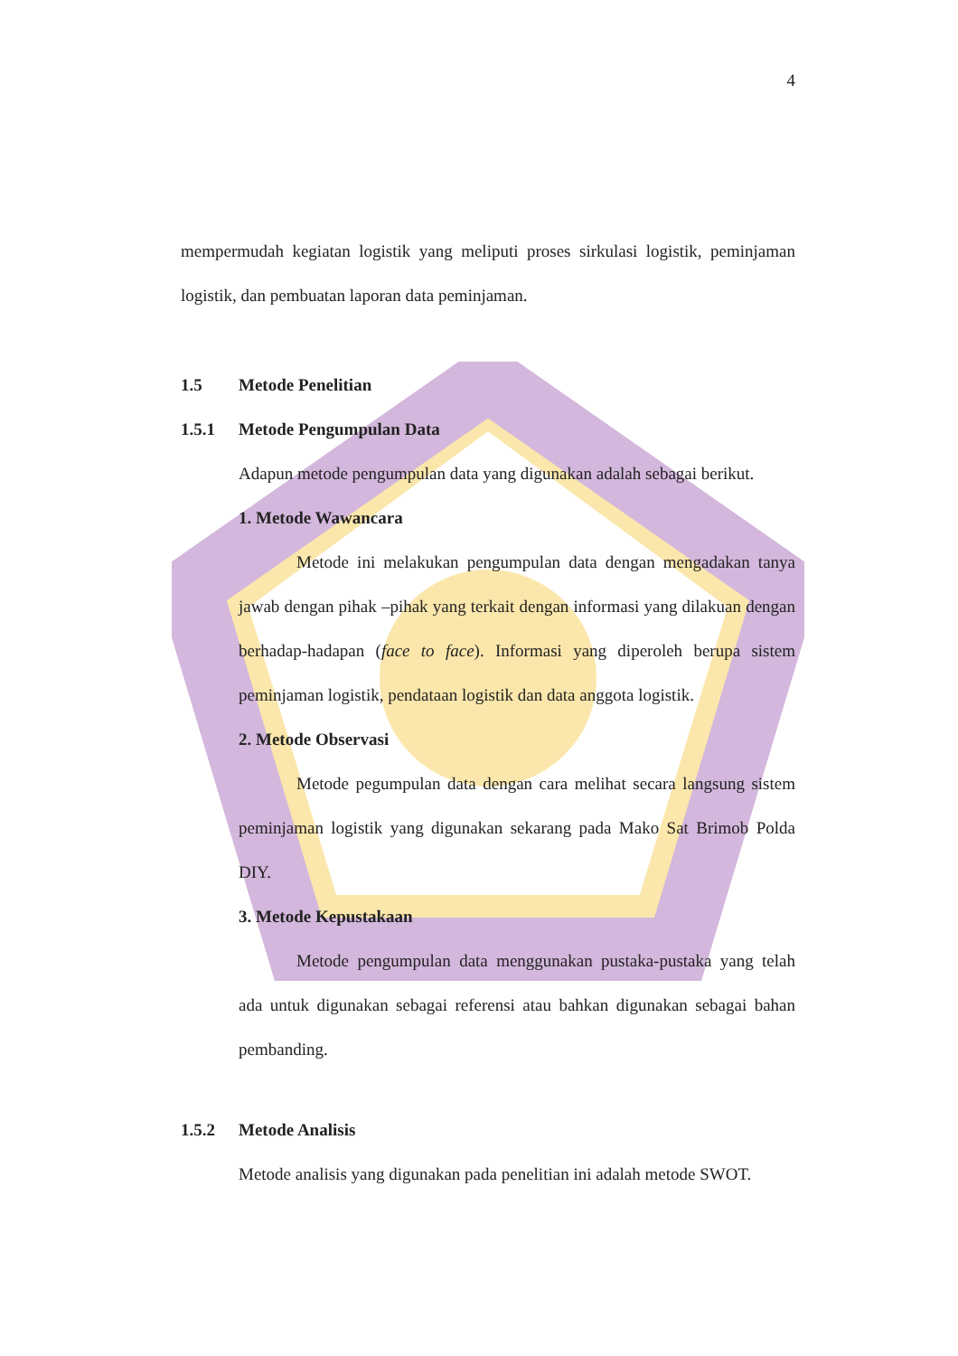4
mempermudah kegiatan logistik yang meliputi proses sirkulasi logistik, peminjaman logistik, dan pembuatan laporan data peminjaman.
1.5 Metode Penelitian
1.5.1 Metode Pengumpulan Data
Adapun metode pengumpulan data yang digunakan adalah sebagai berikut.
1. Metode Wawancara
Metode ini melakukan pengumpulan data dengan mengadakan tanya jawab dengan pihak –pihak yang terkait dengan informasi yang dilakuan dengan berhadap-hadapan (face to face). Informasi yang diperoleh berupa sistem peminjaman logistik, pendataan logistik dan data anggota logistik.
2. Metode Observasi
Metode pegumpulan data dengan cara melihat secara langsung sistem peminjaman logistik yang digunakan sekarang pada Mako Sat Brimob Polda DIY.
3. Metode Kepustakaan
Metode pengumpulan data menggunakan pustaka-pustaka yang telah ada untuk digunakan sebagai referensi atau bahkan digunakan sebagai bahan pembanding.
1.5.2 Metode Analisis
Metode analisis yang digunakan pada penelitian ini adalah metode SWOT.